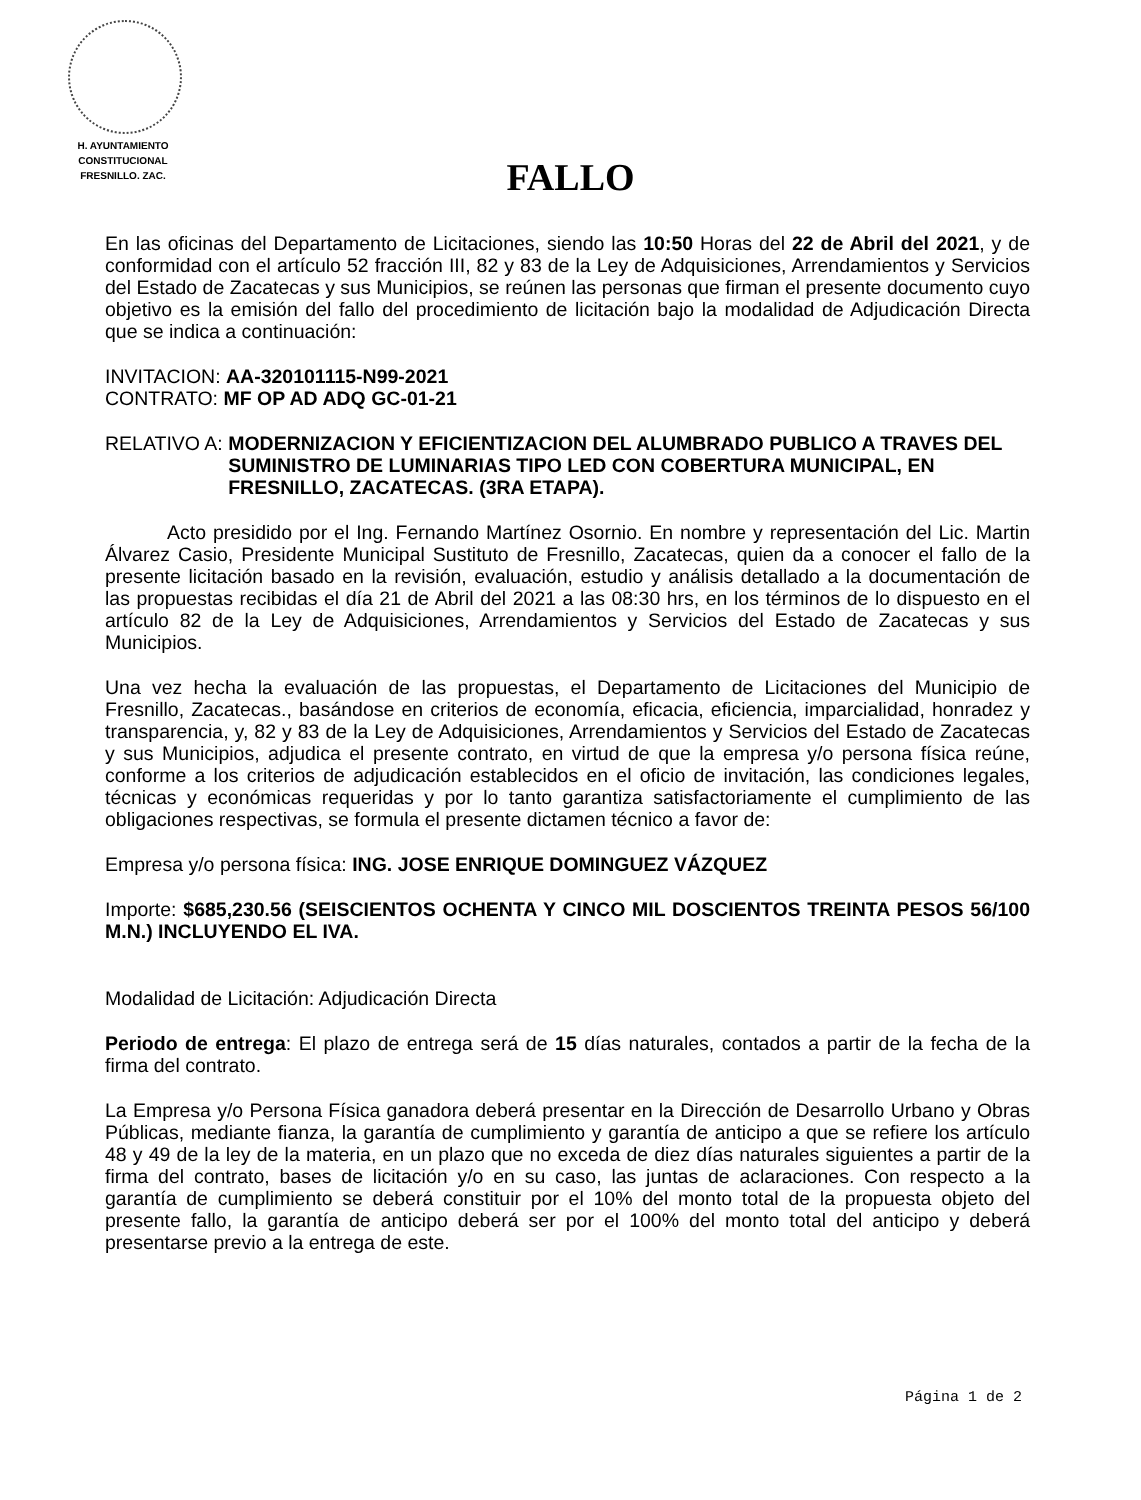H. AYUNTAMIENTO
CONSTITUCIONAL
FRESNILLO. ZAC.
FALLO
En las oficinas del Departamento de Licitaciones, siendo las 10:50 Horas del 22 de Abril del 2021, y de conformidad con el artículo 52 fracción III, 82 y 83 de la Ley de Adquisiciones, Arrendamientos y Servicios del Estado de Zacatecas y sus Municipios, se reúnen las personas que firman el presente documento cuyo objetivo es la emisión del fallo del procedimiento de licitación bajo la modalidad de Adjudicación Directa que se indica a continuación:
INVITACION: AA-320101115-N99-2021
CONTRATO: MF OP AD ADQ GC-01-21
RELATIVO A: MODERNIZACION Y EFICIENTIZACION DEL ALUMBRADO PUBLICO A TRAVES DEL SUMINISTRO DE LUMINARIAS TIPO LED CON COBERTURA MUNICIPAL, EN FRESNILLO, ZACATECAS. (3RA ETAPA).
Acto presidido por el Ing. Fernando Martínez Osornio. En nombre y representación del Lic. Martin Álvarez Casio, Presidente Municipal Sustituto de Fresnillo, Zacatecas, quien da a conocer el fallo de la presente licitación basado en la revisión, evaluación, estudio y análisis detallado a la documentación de las propuestas recibidas el día 21 de Abril del 2021 a las 08:30 hrs, en los términos de lo dispuesto en el artículo 82 de la Ley de Adquisiciones, Arrendamientos y Servicios del Estado de Zacatecas y sus Municipios.
Una vez hecha la evaluación de las propuestas, el Departamento de Licitaciones del Municipio de Fresnillo, Zacatecas., basándose en criterios de economía, eficacia, eficiencia, imparcialidad, honradez y transparencia, y, 82 y 83 de la Ley de Adquisiciones, Arrendamientos y Servicios del Estado de Zacatecas y sus Municipios, adjudica el presente contrato, en virtud de que la empresa y/o persona física reúne, conforme a los criterios de adjudicación establecidos en el oficio de invitación, las condiciones legales, técnicas y económicas requeridas y por lo tanto garantiza satisfactoriamente el cumplimiento de las obligaciones respectivas, se formula el presente dictamen técnico a favor de:
Empresa y/o persona física: ING. JOSE ENRIQUE DOMINGUEZ VÁZQUEZ
Importe: $685,230.56 (SEISCIENTOS OCHENTA Y CINCO MIL DOSCIENTOS TREINTA PESOS 56/100 M.N.) INCLUYENDO EL IVA.
Modalidad de Licitación: Adjudicación Directa
Periodo de entrega: El plazo de entrega será de 15 días naturales, contados a partir de la fecha de la firma del contrato.
La Empresa y/o Persona Física ganadora deberá presentar en la Dirección de Desarrollo Urbano y Obras Públicas, mediante fianza, la garantía de cumplimiento y garantía de anticipo a que se refiere los artículo 48 y 49 de la ley de la materia, en un plazo que no exceda de diez días naturales siguientes a partir de la firma del contrato, bases de licitación y/o en su caso, las juntas de aclaraciones. Con respecto a la garantía de cumplimiento se deberá constituir por el 10% del monto total de la propuesta objeto del presente fallo, la garantía de anticipo deberá ser por el 100% del monto total del anticipo y deberá presentarse previo a la entrega de este.
Página 1 de 2